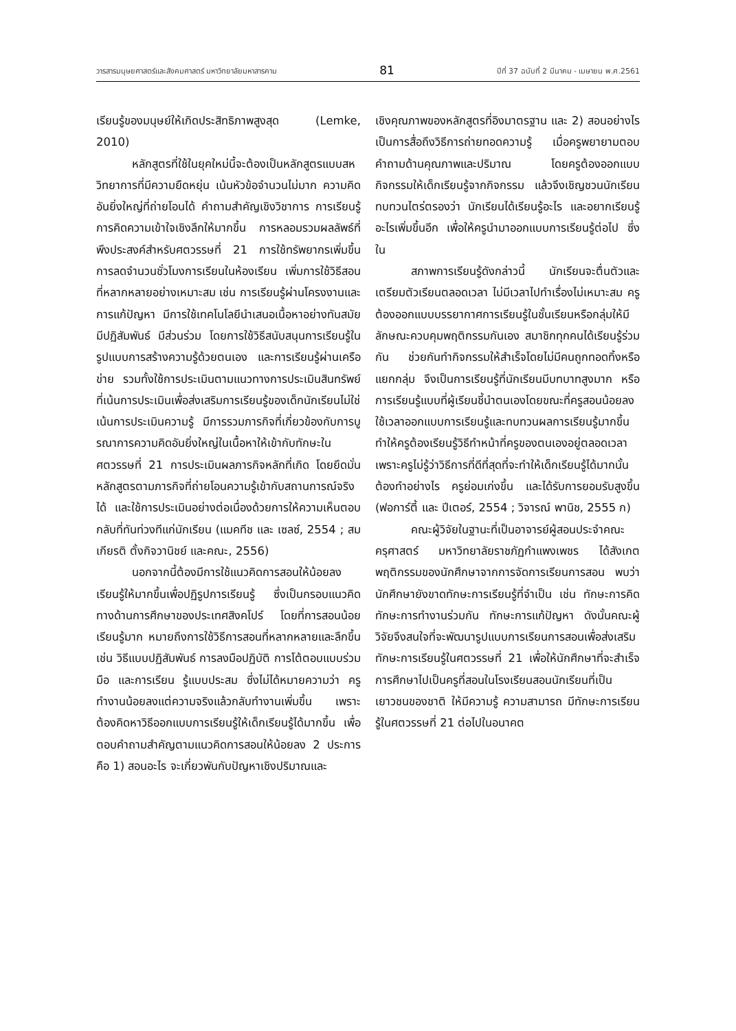วารสารมนุษยศาสตร์และสังคมศาสตร์ มหาวิทยาลัยมหาสารคาม 81 ปีที่ 37 ฉบับที่ 2 มีนาคม - เมษายน พ.ศ.2561
เรียนรู้ของมนุษย์ให้เกิดประสิทธิภาพสูงสุด (Lemke, 2010)
หลักสูตรที่ใช้ในยุคใหม่นี้จะต้องเป็นหลักสูตรแบบสหวิทยาการที่มีความยืดหยุ่น เน้นหัวข้อจำนวนไม่มาก ความคิดอันยิ่งใหญ่ที่ถ่ายโอนได้ คำถามสำคัญเชิงวิชาการ การเรียนรู้ การคิดความเข้าใจเชิงลึกให้มากขึ้น การหลอมรวมผลลัพธ์ที่พึงประสงค์สำหรับศตวรรษที่ 21 การใช้ทรัพยากรเพิ่มขึ้น การลดจำนวนชั่วโมงการเรียนในห้องเรียน เพิ่มการใช้วิธีสอนที่หลากหลายอย่างเหมาะสม เช่น การเรียนรู้ผ่านโครงงานและการแก้ปัญหา มีการใช้เทคโนโลยีนำเสนอเนื้อหาอย่างทันสมัย มีปฏิสัมพันธ์ มีส่วนร่วม โดยการใช้วิธีสนับสนุนการเรียนรู้ในรูปแบบการสร้างความรู้ด้วยตนเอง และการเรียนรู้ผ่านเครือข่าย รวมทั้งใช้การประเมินตามแนวทางการประเมินสินทรัพย์ที่เน้นการประเมินเพื่อส่งเสริมการเรียนรู้ของเด็กนักเรียนไม่ใช่เน้นการประเมินความรู้ มีการรวมภารกิจที่เกี่ยวข้องกับการบูรณาการความคิดอันยิ่งใหญ่ในเนื้อหาให้เข้ากับทักษะในศตวรรษที่ 21 การประเมินผลภารกิจหลักที่เกิด โดยยึดมั่นหลักสูตรตามภารกิจที่ถ่ายโอนความรู้เข้ากับสถานการณ์จริงได้ และใช้การประเมินอย่างต่อเนื่องด้วยการให้ความเห็นตอบกลับที่ทันท่วงทีแก่นักเรียน (แมคทีช และ เซลซ์, 2554 ; สมเกียรติ ตั้งกิจวานิชย์ และคณะ, 2556)
นอกจากนี้ต้องมีการใช้แนวคิดการสอนให้น้อยลง เรียนรู้ให้มากขึ้นเพื่อปฏิรูปการเรียนรู้ ซึ่งเป็นกรอบแนวคิดทางด้านการศึกษาของประเทศสิงคโปร์ โดยที่การสอนน้อย เรียนรู้มาก หมายถึงการใช้วิธีการสอนที่หลากหลายและลึกขึ้น เช่น วิธีแบบปฏิสัมพันธ์ การลงมือปฏิบัติ การโต้ตอบแบบร่วมมือ และการเรียน รู้แบบประสม ซึ่งไม่ได้หมายความว่า ครูทำงานน้อยลงแต่ความจริงแล้วกลับทำงานเพิ่มขึ้น เพราะต้องคิดหาวิธีออกแบบการเรียนรู้ให้เด็กเรียนรู้ได้มากขึ้น เพื่อตอบคำถามสำคัญตามแนวคิดการสอนให้น้อยลง 2 ประการ คือ 1) สอนอะไร จะเกี่ยวพันกับปัญหาเชิงปริมาณและ
เชิงคุณภาพของหลักสูตรที่อิงมาตรฐาน และ 2) สอนอย่างไร เป็นการสื่อถึงวิธีการถ่ายทอดความรู้ เมื่อครูพยายามตอบคำถามด้านคุณภาพและปริมาณ โดยครูต้องออกแบบกิจกรรมให้เด็กเรียนรู้จากกิจกรรม แล้วจึงเชิญชวนนักเรียนทบทวนไตร่ตรองว่า นักเรียนได้เรียนรู้อะไร และอยากเรียนรู้อะไรเพิ่มขึ้นอีก เพื่อให้ครูนำมาออกแบบการเรียนรู้ต่อไป ซึ่งใน
สภาพการเรียนรู้ดังกล่าวนี้ นักเรียนจะตื่นตัวและเตรียมตัวเรียนตลอดเวลา ไม่มีเวลาไปทำเรื่องไม่เหมาะสม ครูต้องออกแบบบรรยากาศการเรียนรู้ในชั้นเรียนหรือกลุ่มให้มีลักษณะควบคุมพฤติกรรมกันเอง สมาชิกทุกคนได้เรียนรู้ร่วมกัน ช่วยกันทำกิจกรรมให้สำเร็จโดยไม่มีคนถูกทอดทิ้งหรือแยกกลุ่ม จึงเป็นการเรียนรู้ที่นักเรียนมีบทบาทสูงมาก หรือการเรียนรู้แบบที่ผู้เรียนชี้นำตนเองโดยขณะที่ครูสอนน้อยลง ใช้เวลาออกแบบการเรียนรู้และทบทวนผลการเรียนรู้มากขึ้น ทำให้ครูต้องเรียนรู้วิธีทำหน้าที่ครูของตนเองอยู่ตลอดเวลา เพราะครูไม่รู้ว่าวิธีการที่ดีที่สุดที่จะทำให้เด็กเรียนรู้ได้มากนั้นต้องทำอย่างไร ครูย่อมเก่งขึ้น และได้รับการยอมรับสูงขึ้น (ฟอการ์ตี้ และ ปีเตอร์, 2554 ; วิจารณ์ พานิช, 2555 ก)
คณะผู้วิจัยในฐานะที่เป็นอาจารย์ผู้สอนประจำคณะครุศาสตร์ มหาวิทยาลัยราชภัฏกำแพงเพชร ได้สังเกตพฤติกรรมของนักศึกษาจากการจัดการเรียนการสอน พบว่า นักศึกษายังขาดทักษะการเรียนรู้ที่จำเป็น เช่น ทักษะการคิด ทักษะการทำงานร่วมกัน ทักษะการแก้ปัญหา ดังนั้นคณะผู้วิจัยจึงสนใจที่จะพัฒนารูปแบบการเรียนการสอนเพื่อส่งเสริมทักษะการเรียนรู้ในศตวรรษที่ 21 เพื่อให้นักศึกษาที่จะสำเร็จการศึกษาไปเป็นครูที่สอนในโรงเรียนสอนนักเรียนที่เป็นเยาวชนของชาติ ให้มีความรู้ ความสามารถ มีทักษะการเรียนรู้ในศตวรรษที่ 21 ต่อไปในอนาคต